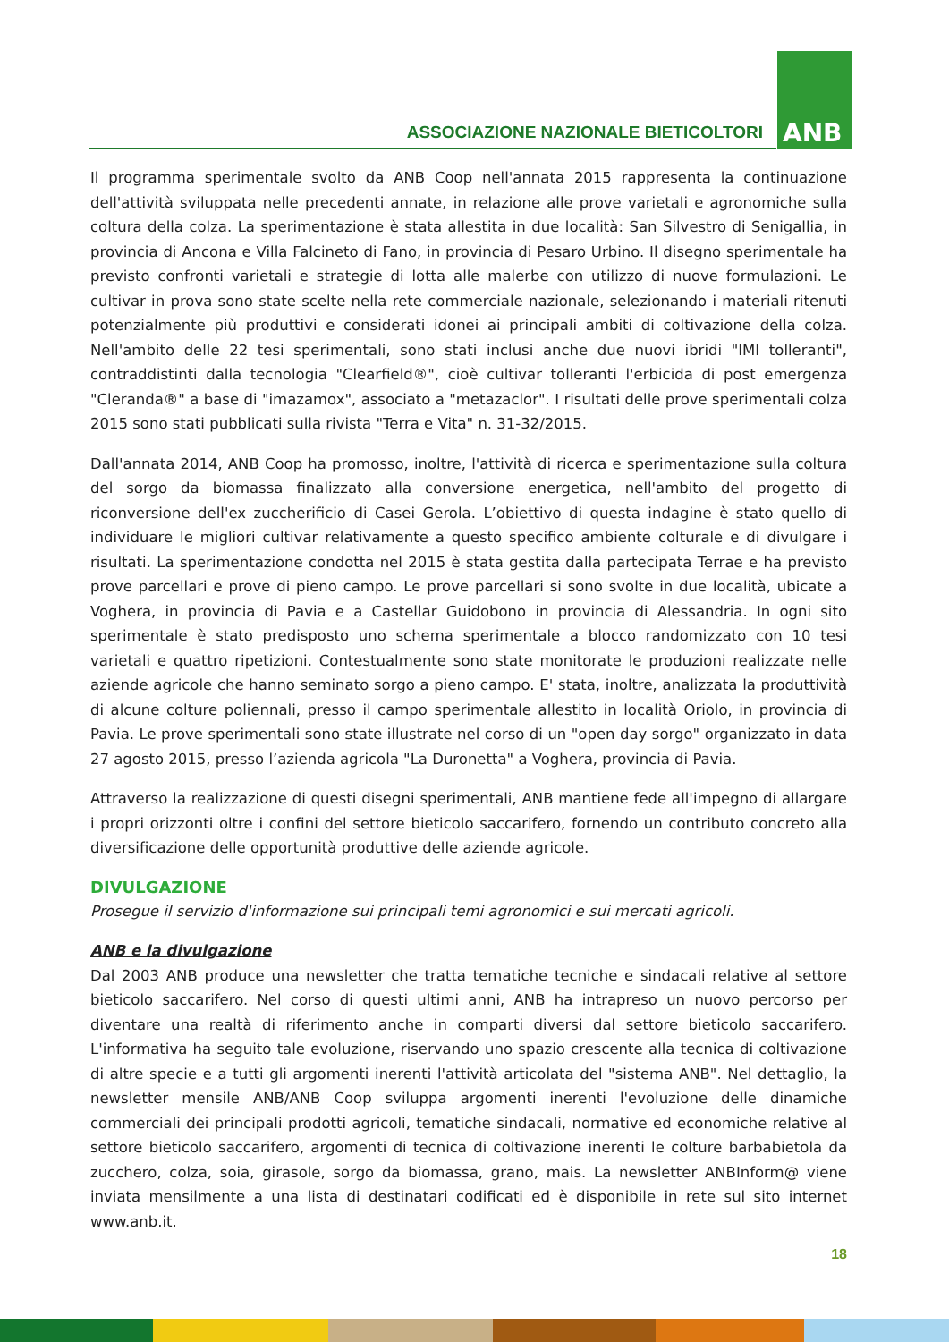ASSOCIAZIONE NAZIONALE BIETICOLTORI
ANB
Il programma sperimentale svolto da ANB Coop nell'annata 2015 rappresenta la continuazione dell'attività sviluppata nelle precedenti annate, in relazione alle prove varietali e agronomiche sulla coltura della colza. La sperimentazione è stata allestita in due località: San Silvestro di Senigallia, in provincia di Ancona e Villa Falcineto di Fano, in provincia di Pesaro Urbino. Il disegno sperimentale ha previsto confronti varietali e strategie di lotta alle malerbe con utilizzo di nuove formulazioni. Le cultivar in prova sono state scelte nella rete commerciale nazionale, selezionando i materiali ritenuti potenzialmente più produttivi e considerati idonei ai principali ambiti di coltivazione della colza. Nell'ambito delle 22 tesi sperimentali, sono stati inclusi anche due nuovi ibridi "IMI tolleranti", contraddistinti dalla tecnologia "Clearfield®", cioè cultivar tolleranti l'erbicida di post emergenza "Cleranda®" a base di "imazamox", associato a "metazaclor". I risultati delle prove sperimentali colza 2015 sono stati pubblicati sulla rivista "Terra e Vita" n. 31-32/2015.
Dall'annata 2014, ANB Coop ha promosso, inoltre, l'attività di ricerca e sperimentazione sulla coltura del sorgo da biomassa finalizzato alla conversione energetica, nell'ambito del progetto di riconversione dell'ex zuccherificio di Casei Gerola. L’obiettivo di questa indagine è stato quello di individuare le migliori cultivar relativamente a questo specifico ambiente colturale e di divulgare i risultati. La sperimentazione condotta nel 2015 è stata gestita dalla partecipata Terrae e ha previsto prove parcellari e prove di pieno campo. Le prove parcellari si sono svolte in due località, ubicate a Voghera, in provincia di Pavia e a Castellar Guidobono in provincia di Alessandria. In ogni sito sperimentale è stato predisposto uno schema sperimentale a blocco randomizzato con 10 tesi varietali e quattro ripetizioni. Contestualmente sono state monitorate le produzioni realizzate nelle aziende agricole che hanno seminato sorgo a pieno campo. E' stata, inoltre, analizzata la produttività di alcune colture poliennali, presso il campo sperimentale allestito in località Oriolo, in provincia di Pavia. Le prove sperimentali sono state illustrate nel corso di un "open day sorgo" organizzato in data 27 agosto 2015, presso l’azienda agricola "La Duronetta" a Voghera, provincia di Pavia.
Attraverso la realizzazione di questi disegni sperimentali, ANB mantiene fede all'impegno di allargare i propri orizzonti oltre i confini del settore bieticolo saccarifero, fornendo un contributo concreto alla diversificazione delle opportunità produttive delle aziende agricole.
DIVULGAZIONE
Prosegue il servizio d'informazione sui principali temi agronomici e sui mercati agricoli.
ANB e la divulgazione
Dal 2003 ANB produce una newsletter che tratta tematiche tecniche e sindacali relative al settore bieticolo saccarifero. Nel corso di questi ultimi anni, ANB ha intrapreso un nuovo percorso per diventare una realtà di riferimento anche in comparti diversi dal settore bieticolo saccarifero. L'informativa ha seguito tale evoluzione, riservando uno spazio crescente alla tecnica di coltivazione di altre specie e a tutti gli argomenti inerenti l'attività articolata del "sistema ANB". Nel dettaglio, la newsletter mensile ANB/ANB Coop sviluppa argomenti inerenti l'evoluzione delle dinamiche commerciali dei principali prodotti agricoli, tematiche sindacali, normative ed economiche relative al settore bieticolo saccarifero, argomenti di tecnica di coltivazione inerenti le colture barbabietola da zucchero, colza, soia, girasole, sorgo da biomassa, grano, mais. La newsletter ANBInform@ viene inviata mensilmente a una lista di destinatari codificati ed è disponibile in rete sul sito internet www.anb.it.
18